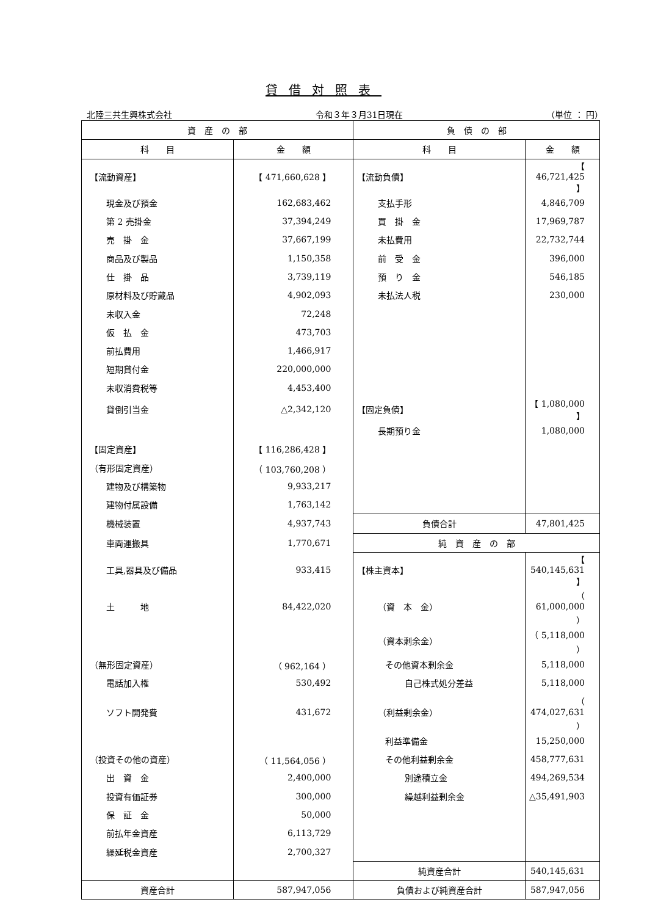貸借対照表
北陸三共生興株式会社 令和３年３月31日現在 （単位 ： 円）
| 資 産 の 部 | | 負 債 の 部 | |
| --- | --- | --- | --- |
| 科 目 | 金 額 | 科 目 | 金 額 |
| 【流動資産】 | 【 471,660,628 】 | 【流動負債】 | 【 46,721,425 】 |
| 現金及び預金 | 162,683,462 | 支払手形 | 4,846,709 |
| 第 2 売掛金 | 37,394,249 | 買 掛 金 | 17,969,787 |
| 売 掛 金 | 37,667,199 | 未払費用 | 22,732,744 |
| 商品及び製品 | 1,150,358 | 前 受 金 | 396,000 |
| 仕 掛 品 | 3,739,119 | 預 り 金 | 546,185 |
| 原材料及び貯蔵品 | 4,902,093 | 未払法人税 | 230,000 |
| 未収入金 | 72,248 | | |
| 仮 払 金 | 473,703 | | |
| 前払費用 | 1,466,917 | | |
| 短期貸付金 | 220,000,000 | | |
| 未収消費税等 | 4,453,400 | | |
| 貸倒引当金 | △2,342,120 | 【固定負債】 | 【 1,080,000 】 |
| | | 長期預り金 | 1,080,000 |
| 【固定資産】 | 【 116,286,428 】 | | |
| （有形固定資産） | （ 103,760,208 ） | | |
| 建物及び構築物 | 9,933,217 | | |
| 建物付属設備 | 1,763,142 | | |
| 機械装置 | 4,937,743 | 負債合計 | 47,801,425 |
| 車両運搬具 | 1,770,671 | 純 資 産 の 部 | |
| 工具,器具及び備品 | 933,415 | 【株主資本】 | 【 540,145,631 】 |
| 土 地 | 84,422,020 | （資 本 金） | （ 61,000,000 ） |
| | | （資本剰余金） | （ 5,118,000 ） |
| （無形固定資産） | （ 962,164 ） | その他資本剰余金 | 5,118,000 |
| 電話加入権 | 530,492 | 自己株式処分差益 | 5,118,000 |
| ソフト開発費 | 431,672 | （利益剰余金） | （ 474,027,631 ） |
| | | 利益準備金 | 15,250,000 |
| （投資その他の資産） | （ 11,564,056 ） | その他利益剰余金 | 458,777,631 |
| 出 資 金 | 2,400,000 | 別途積立金 | 494,269,534 |
| 投資有価証券 | 300,000 | 繰越利益剰余金 | △35,491,903 |
| 保 証 金 | 50,000 | | |
| 前払年金資産 | 6,113,729 | | |
| 繰延税金資産 | 2,700,327 | | |
| | | 純資産合計 | 540,145,631 |
| 資産合計 | 587,947,056 | 負債および純資産合計 | 587,947,056 |